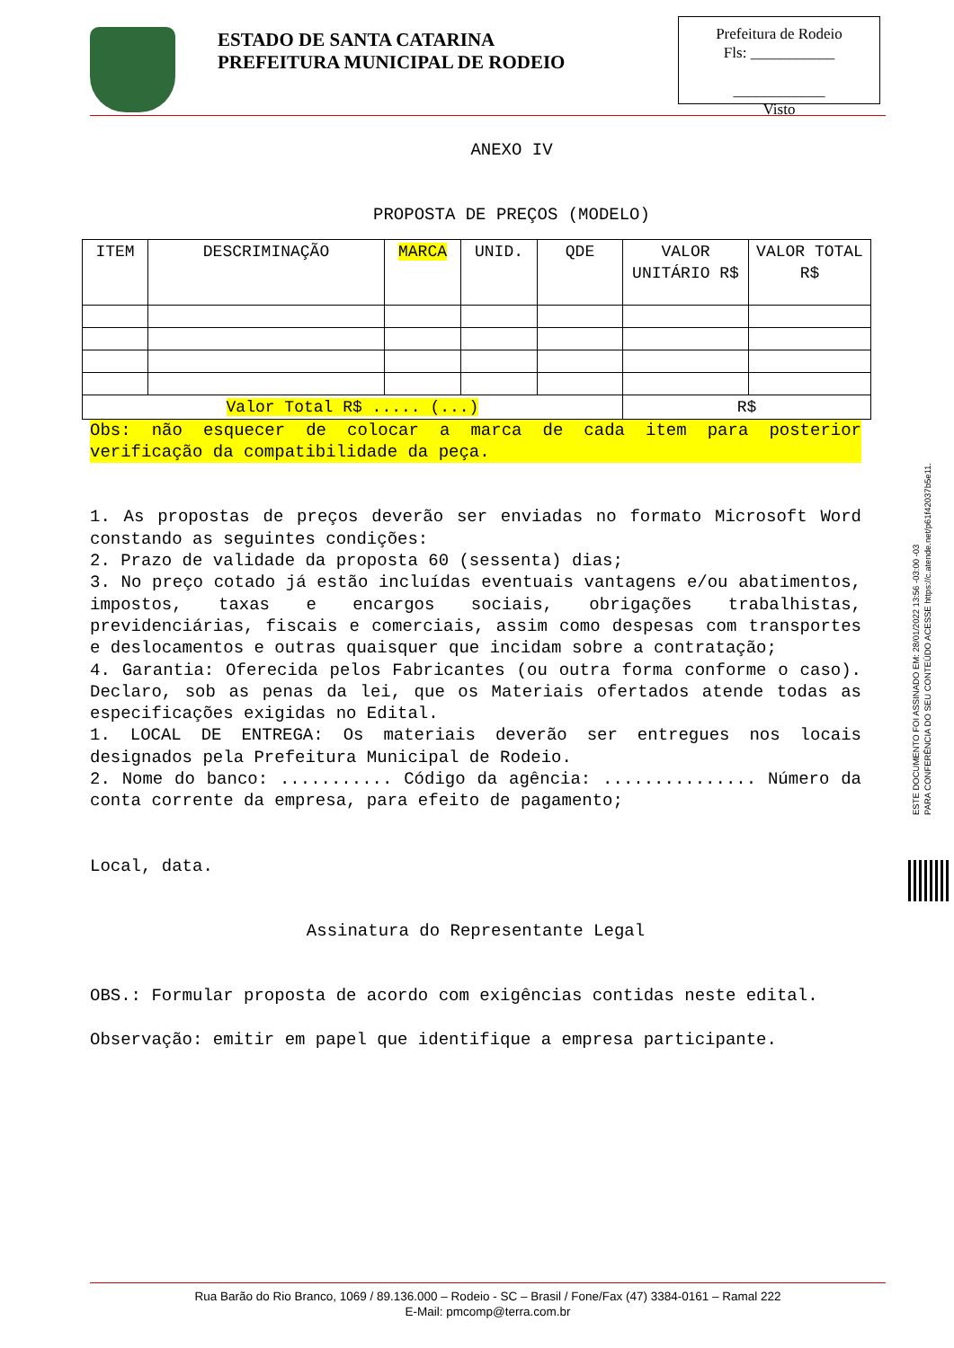ESTADO DE SANTA CATARINA
PREFEITURA MUNICIPAL DE RODEIO
Prefeitura de Rodeio
Fls: ___________
____________
Visto
ANEXO IV
PROPOSTA DE PREÇOS (MODELO)
| ITEM | DESCRIMINAÇÃO | MARCA | UNID. | QDE | VALOR UNITÁRIO R$ | VALOR TOTAL R$ |
| --- | --- | --- | --- | --- | --- | --- |
| Valor Total R$ ..... (...) | | | | | R$ | |
Obs: não esquecer de colocar a marca de cada item para posterior verificação da compatibilidade da peça.
1. As propostas de preços deverão ser enviadas no formato Microsoft Word constando as seguintes condições:
2. Prazo de validade da proposta 60 (sessenta) dias;
3. No preço cotado já estão incluídas eventuais vantagens e/ou abatimentos, impostos, taxas e encargos sociais, obrigações trabalhistas, previdenciárias, fiscais e comerciais, assim como despesas com transportes e deslocamentos e outras quaisquer que incidam sobre a contratação;
4. Garantia: Oferecida pelos Fabricantes (ou outra forma conforme o caso). Declaro, sob as penas da lei, que os Materiais ofertados atende todas as especificações exigidas no Edital.
1. LOCAL DE ENTREGA: Os materiais deverão ser entregues nos locais designados pela Prefeitura Municipal de Rodeio.
2. Nome do banco: ........... Código da agência: ............... Número da conta corrente da empresa, para efeito de pagamento;
Local, data.
Assinatura do Representante Legal
OBS.: Formular proposta de acordo com exigências contidas neste edital.
Observação: emitir em papel que identifique a empresa participante.
ESTE DOCUMENTO FOI ASSINADO EM: 28/01/2022 13:56 -03:00 -03
PARA CONFERÊNCIA DO SEU CONTEÚDO ACESSE https://c.atende.net/p61f42037b5e11.
Rua Barão do Rio Branco, 1069 / 89.136.000 – Rodeio - SC – Brasil / Fone/Fax (47) 3384-0161 – Ramal 222
E-Mail: pmcomp@terra.com.br